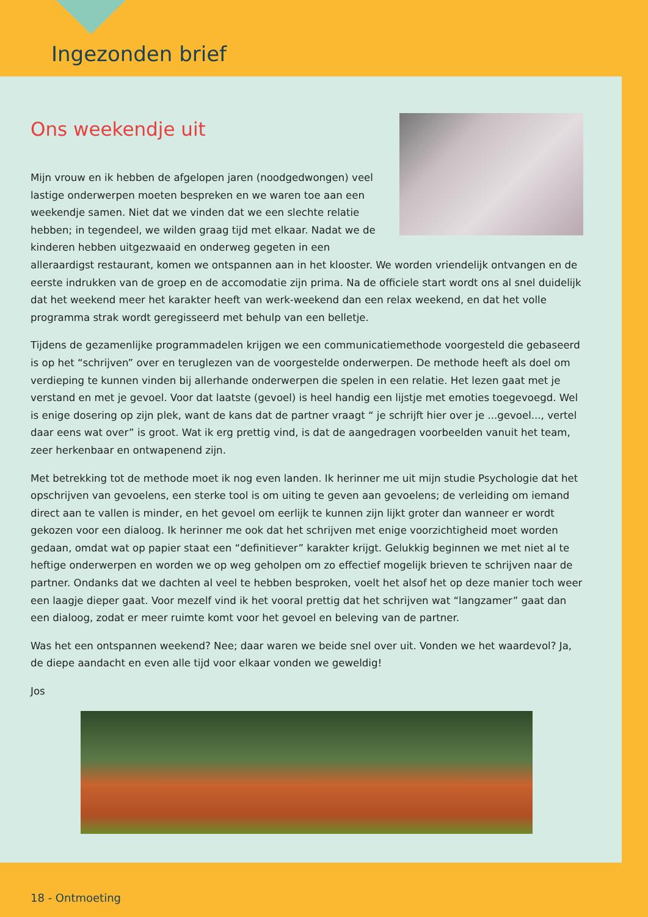Ingezonden brief
Ons weekendje uit
Mijn vrouw en ik hebben de afgelopen jaren (noodgedwongen) veel lastige onderwerpen moeten bespreken en we waren toe aan een weekendje samen. Niet dat we vinden dat we een slechte relatie hebben; in tegendeel, we wilden graag tijd met elkaar. Nadat we de kinderen hebben uitgezwaaid en onderweg gegeten in een alleraardigst restaurant, komen we ontspannen aan in het klooster. We worden vriendelijk ontvangen en de eerste indrukken van de groep en de accomodatie zijn prima. Na de officiele start wordt ons al snel duidelijk dat het weekend meer het karakter heeft van werk-weekend dan een relax weekend, en dat het volle programma strak wordt geregisseerd met behulp van een belletje.
Tijdens de gezamenlijke programmadelen krijgen we een communicatiemethode voorgesteld die gebaseerd is op het “schrijven” over en teruglezen van de voorgestelde onderwerpen. De methode heeft als doel om verdieping te kunnen vinden bij allerhande onderwerpen die spelen in een relatie. Het lezen gaat met je verstand en met je gevoel. Voor dat laatste (gevoel) is heel handig een lijstje met emoties toegevoegd. Wel is enige dosering op zijn plek, want de kans dat de partner vraagt “ je schrijft hier over je ...gevoel..., vertel daar eens wat over” is groot. Wat ik erg prettig vind, is dat de aangedragen voorbeelden vanuit het team, zeer herkenbaar en ontwapenend zijn.
Met betrekking tot de methode moet ik nog even landen. Ik herinner me uit mijn studie Psychologie dat het opschrijven van gevoelens, een sterke tool is om uiting te geven aan gevoelens; de verleiding om iemand direct aan te vallen is minder, en het gevoel om eerlijk te kunnen zijn lijkt groter dan wanneer er wordt gekozen voor een dialoog. Ik herinner me ook dat het schrijven met enige voorzichtigheid moet worden gedaan, omdat wat op papier staat een “definitiever” karakter krijgt. Gelukkig beginnen we met niet al te heftige onderwerpen en worden we op weg geholpen om zo effectief mogelijk brieven te schrijven naar de partner. Ondanks dat we dachten al veel te hebben besproken, voelt het alsof het op deze manier toch weer een laagje dieper gaat. Voor mezelf vind ik het vooral prettig dat het schrijven wat “langzamer” gaat dan een dialoog, zodat er meer ruimte komt voor het gevoel en beleving van de partner.
Was het een ontspannen weekend? Nee; daar waren we beide snel over uit. Vonden we het waardevol? Ja, de diepe aandacht en even alle tijd voor elkaar vonden we geweldig!
Jos
18 - Ontmoeting